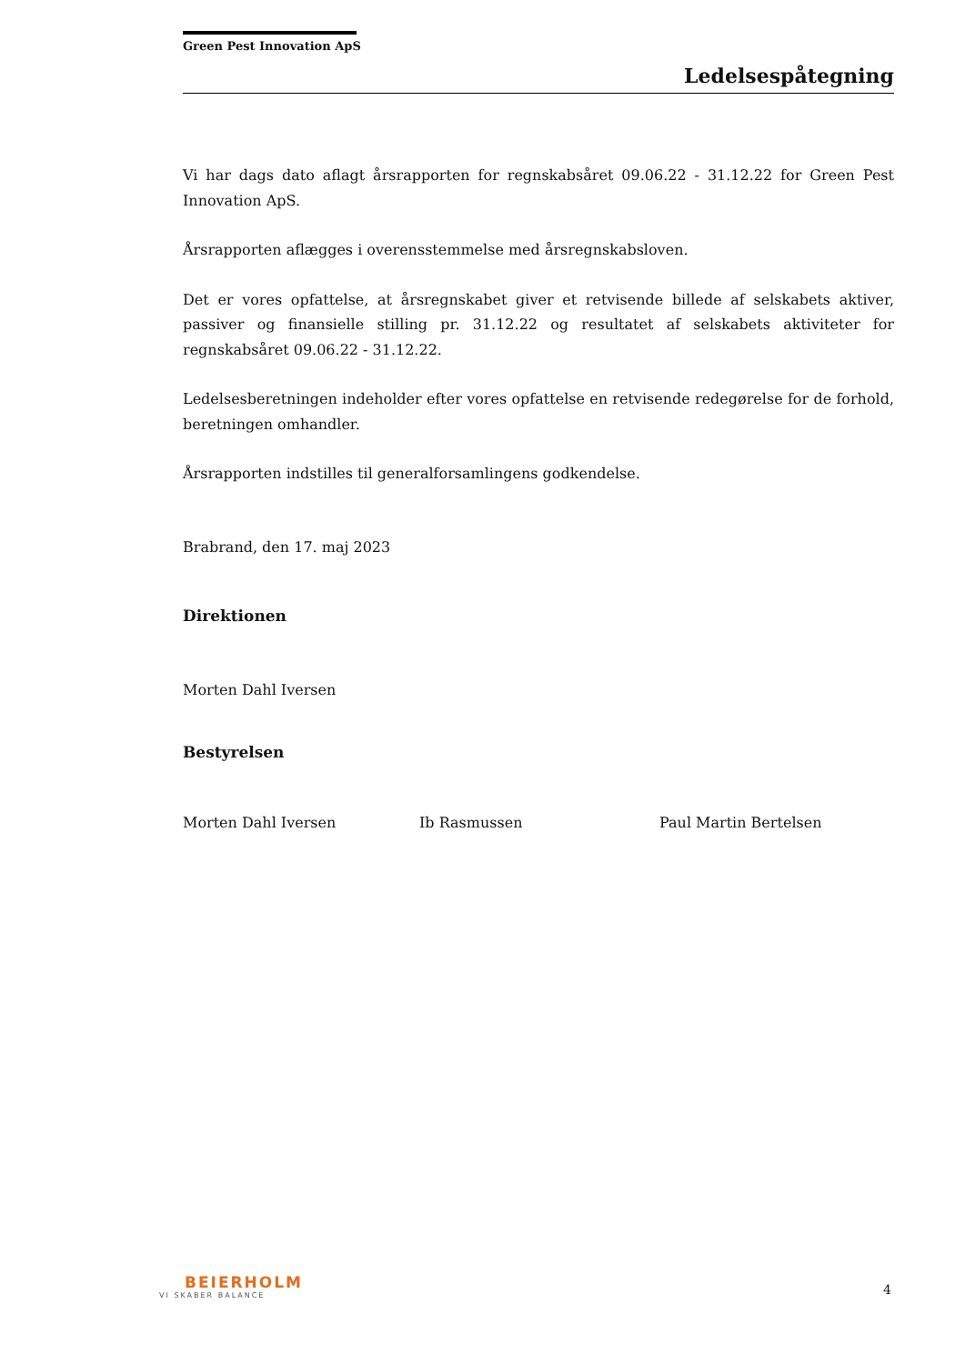Green Pest Innovation ApS
Ledelsespåtegning
Vi har dags dato aflagt årsrapporten for regnskabsåret 09.06.22 - 31.12.22 for Green Pest Innovation ApS.
Årsrapporten aflægges i overensstemmelse med årsregnskabsloven.
Det er vores opfattelse, at årsregnskabet giver et retvisende billede af selskabets aktiver, passiver og finansielle stilling pr. 31.12.22 og resultatet af selskabets aktiviteter for regnskabsåret 09.06.22 - 31.12.22.
Ledelsesberetningen indeholder efter vores opfattelse en retvisende redegørelse for de forhold, beretningen omhandler.
Årsrapporten indstilles til generalforsamlingens godkendelse.
Brabrand, den 17. maj 2023
Direktionen
Morten Dahl Iversen
Bestyrelsen
Morten Dahl Iversen Ib Rasmussen Paul Martin Bertelsen
BEIERHOLM
VI SKABER BALANCE
4